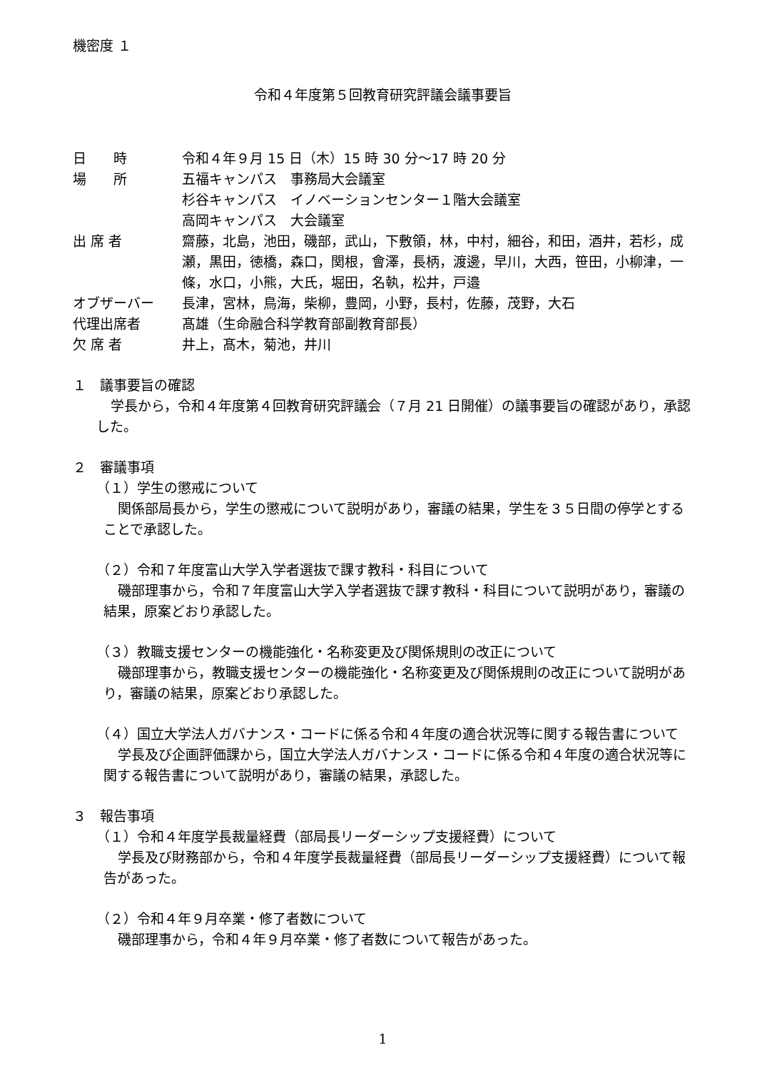機密度 １
令和４年度第５回教育研究評議会議事要旨
日　　時 令和４年９月 15 日（木）15 時 30 分～17 時 20 分
場　　所 五福キャンパス　事務局大会議室
杉谷キャンパス　イノベーションセンター１階大会議室
高岡キャンパス　大会議室
出 席 者 齋藤，北島，池田，磯部，武山，下敷領，林，中村，細谷，和田，酒井，若杉，成瀬，黒田，徳橋，森口，関根，會澤，長柄，渡邊，早川，大西，笹田，小柳津，一條，水口，小熊，大氏，堀田，名執，松井，戸邉
オブザーバー 長津，宮林，鳥海，柴柳，豊岡，小野，長村，佐藤，茂野，大石
代理出席者 髙雄（生命融合科学教育部副教育部長）
欠 席 者 井上，髙木，菊池，井川
１　議事要旨の確認
学長から，令和４年度第４回教育研究評議会（７月 21 日開催）の議事要旨の確認があり，承認した。
２　審議事項
（１）学生の懲戒について
関係部局長から，学生の懲戒について説明があり，審議の結果，学生を３５日間の停学とすることで承認した。
（２）令和７年度富山大学入学者選抜で課す教科・科目について
磯部理事から，令和７年度富山大学入学者選抜で課す教科・科目について説明があり，審議の結果，原案どおり承認した。
（３）教職支援センターの機能強化・名称変更及び関係規則の改正について
磯部理事から，教職支援センターの機能強化・名称変更及び関係規則の改正について説明があり，審議の結果，原案どおり承認した。
（４）国立大学法人ガバナンス・コードに係る令和４年度の適合状況等に関する報告書について
学長及び企画評価課から，国立大学法人ガバナンス・コードに係る令和４年度の適合状況等に関する報告書について説明があり，審議の結果，承認した。
３　報告事項
（１）令和４年度学長裁量経費（部局長リーダーシップ支援経費）について
学長及び財務部から，令和４年度学長裁量経費（部局長リーダーシップ支援経費）について報告があった。
（２）令和４年９月卒業・修了者数について
磯部理事から，令和４年９月卒業・修了者数について報告があった。
1